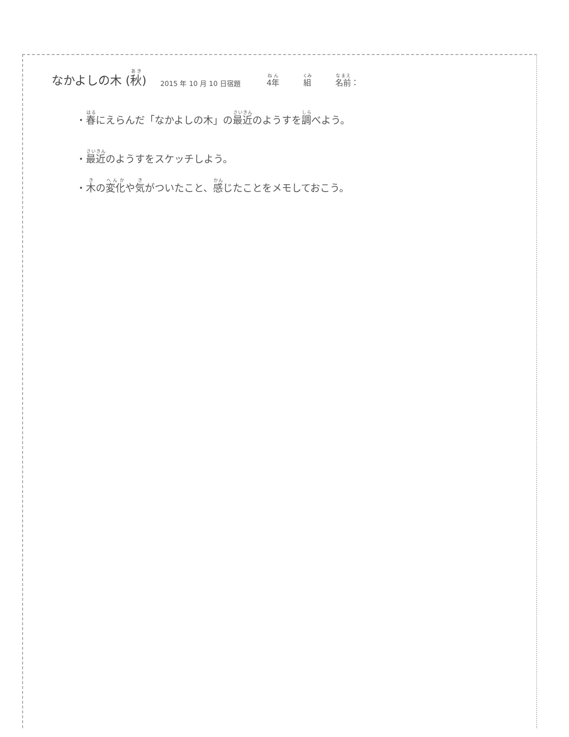なかよしの木 (秋) 2015 年 10 月 10 日宿題 4年 組 名前：
・春にえらんだ「なかよしの木」の最近のようすを調べよう。
・最近のようすをスケッチしよう。
・木の変化や気がついたこと、感じたことをメモしておこう。